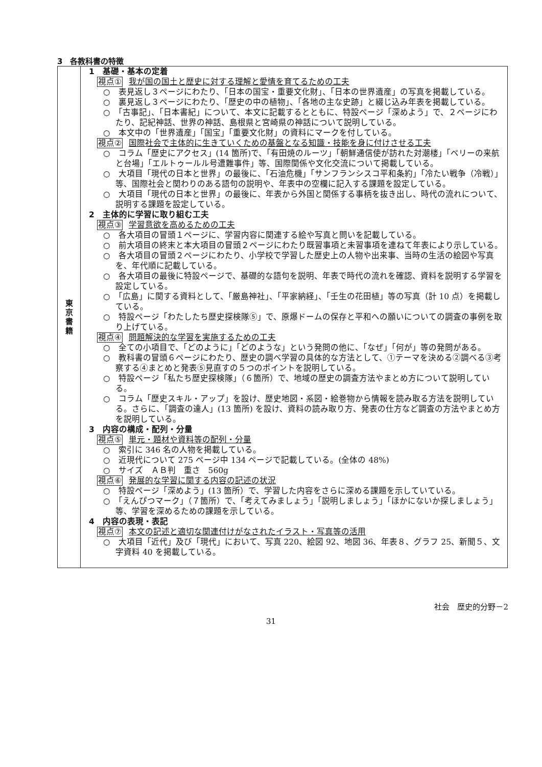3　各教科書の特徴
| 東 京 書 籍 | 1 基礎・基本の定着 視点① 我が国の国土と歴史に対する理解と愛情を育てるための工夫 ○ 表見返し３ページにわたり、「日本の国宝・重要文化財」、「日本の世界遺産」の写真を掲載している。 ○ 裏見返し３ページにわたり、「歴史の中の植物」、「各地の主な史跡」と綴じ込み年表を掲載している。 ○ 「古事記」、「日本書紀」について、本文に記載するとともに、特設ページ「深めよう」で、２ページにわたり、記紀神話、世界の神話、島根県と宮崎県の神話について説明している。 ○ 本文中の「世界遺産」「国宝」「重要文化財」の資料にマークを付している。 視点② 国際社会で主体的に生きていくための基盤となる知識・技能を身に付けさせる工夫 ○ コラム「歴史にアクセス」(14 箇所)で、「有田焼のルーツ」「朝鮮通信使が訪れた対潮楼」「ペリーの来航と台場」「エルトゥールル号遭難事件」等、国際関係や文化交流について掲載している。 ○ 大項目「現代の日本と世界」の最後に、「石油危機」「サンフランシスコ平和条約」「冷たい戦争（冷戦）」等、国際社会と関わりのある語句の説明や、年表中の空欄に記入する課題を設定している。 ○ 大項目「現代の日本と世界」の最後に、年表から外国と関係する事柄を抜き出し、時代の流れについて、説明する課題を設定している。 2 主体的に学習に取り組む工夫 視点③ 学習意欲を高めるための工夫 ○ 各大項目の冒頭１ページに、学習内容に関連する絵や写真と問いを記載している。 ○ 前大項目の終末と本大項目の冒頭２ページにわたり既習事項と未習事項を連ねて年表により示している。 ○ 各大項目の冒頭２ページにわたり、小学校で学習した歴史上の人物や出来事、当時の生活の絵図や写真を、年代順に記載している。 ○ 各大項目の最後に特設ページで、基礎的な語句を説明、年表で時代の流れを確認、資料を説明する学習を設定している。 ○ 「広島」に関する資料として、「厳島神社」、「平家納経」、「壬生の花田植」等の写真（計 10 点）を掲載している。 ○ 特設ページ「わたしたち歴史探検隊⑤」で、原爆ドームの保存と平和への願いについての調査の事例を取り上げている。 視点④ 問題解決的な学習を実施するための工夫 ○ 全ての小項目で、「どのように」「どのような」という発問の他に、「なぜ」「何が」等の発問がある。 ○ 教科書の冒頭６ページにわたり、歴史の調べ学習の具体的な方法として、①テーマを決める②調べる③考察する④まとめと発表⑤見直すの５つのポイントを説明している。 ○ 特設ページ「私たち歴史探検隊」（６箇所）で、地域の歴史の調査方法やまとめ方について説明している。 ○ コラム「歴史スキル・アップ」を設け、歴史地図・系図・絵巻物から情報を読み取る方法を説明している。さらに、「調査の達人」(13 箇所) を設け、資料の読み取り方、発表の仕方など調査の方法やまとめ方を説明している。 3 内容の構成・配列・分量 視点⑤ 単元・題材や資料等の配列・分量 ○ 索引に 346 名の人物を掲載している。 ○ 近現代について 275 ページ中 134 ページで記載している。(全体の 48%) ○ サイズ ＡＢ判 重さ 560g 視点⑥ 発展的な学習に関する内容の記述の状況 ○ 特設ページ「深めよう」(13 箇所）で、学習した内容をさらに深める課題を示していている。 ○ 「えんぴつマーク」（７箇所）で、「考えてみましょう」「説明しましょう」「ほかにないか探しましょう」等、学習を深めるための課題を示している。 4 内容の表現・表記 視点⑦ 本文の記述と適切な関連付けがなされたイラスト・写真等の活用 ○ 大項目「近代」及び「現代」において、写真 220、絵図 92、地図 36、年表８、グラフ 25、新聞５、文字資料 40 を掲載している。 |
社会　歴史的分野－2
31